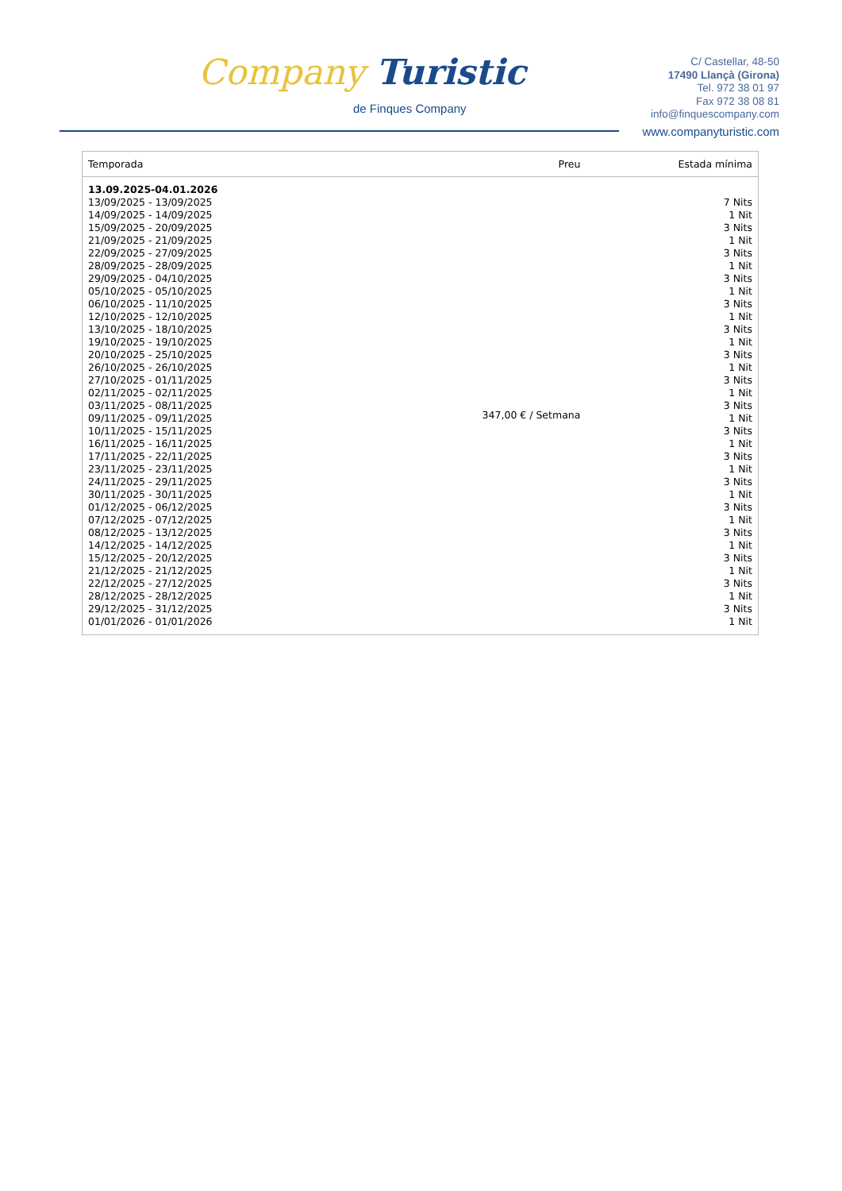Company Turistic
de Finques Company
C/ Castellar, 48-50
17490 Llançà (Girona)
Tel. 972 38 01 97
Fax 972 38 08 81
info@finquescompany.com
www.companyturistic.com
| Temporada | Preu | Estada mínima |
| --- | --- | --- |
| 13.09.2025-04.01.2026 | | |
| 13/09/2025 - 13/09/2025 | 347,00 € / Setmana | 7 Nits |
| 14/09/2025 - 14/09/2025 | | 1 Nit |
| 15/09/2025 - 20/09/2025 | | 3 Nits |
| 21/09/2025 - 21/09/2025 | | 1 Nit |
| 22/09/2025 - 27/09/2025 | | 3 Nits |
| 28/09/2025 - 28/09/2025 | | 1 Nit |
| 29/09/2025 - 04/10/2025 | | 3 Nits |
| 05/10/2025 - 05/10/2025 | | 1 Nit |
| 06/10/2025 - 11/10/2025 | | 3 Nits |
| 12/10/2025 - 12/10/2025 | | 1 Nit |
| 13/10/2025 - 18/10/2025 | | 3 Nits |
| 19/10/2025 - 19/10/2025 | | 1 Nit |
| 20/10/2025 - 25/10/2025 | | 3 Nits |
| 26/10/2025 - 26/10/2025 | | 1 Nit |
| 27/10/2025 - 01/11/2025 | | 3 Nits |
| 02/11/2025 - 02/11/2025 | | 1 Nit |
| 03/11/2025 - 08/11/2025 | | 3 Nits |
| 09/11/2025 - 09/11/2025 | | 1 Nit |
| 10/11/2025 - 15/11/2025 | | 3 Nits |
| 16/11/2025 - 16/11/2025 | | 1 Nit |
| 17/11/2025 - 22/11/2025 | | 3 Nits |
| 23/11/2025 - 23/11/2025 | | 1 Nit |
| 24/11/2025 - 29/11/2025 | | 3 Nits |
| 30/11/2025 - 30/11/2025 | | 1 Nit |
| 01/12/2025 - 06/12/2025 | | 3 Nits |
| 07/12/2025 - 07/12/2025 | | 1 Nit |
| 08/12/2025 - 13/12/2025 | | 3 Nits |
| 14/12/2025 - 14/12/2025 | | 1 Nit |
| 15/12/2025 - 20/12/2025 | | 3 Nits |
| 21/12/2025 - 21/12/2025 | | 1 Nit |
| 22/12/2025 - 27/12/2025 | | 3 Nits |
| 28/12/2025 - 28/12/2025 | | 1 Nit |
| 29/12/2025 - 31/12/2025 | | 3 Nits |
| 01/01/2026 - 01/01/2026 | | 1 Nit |